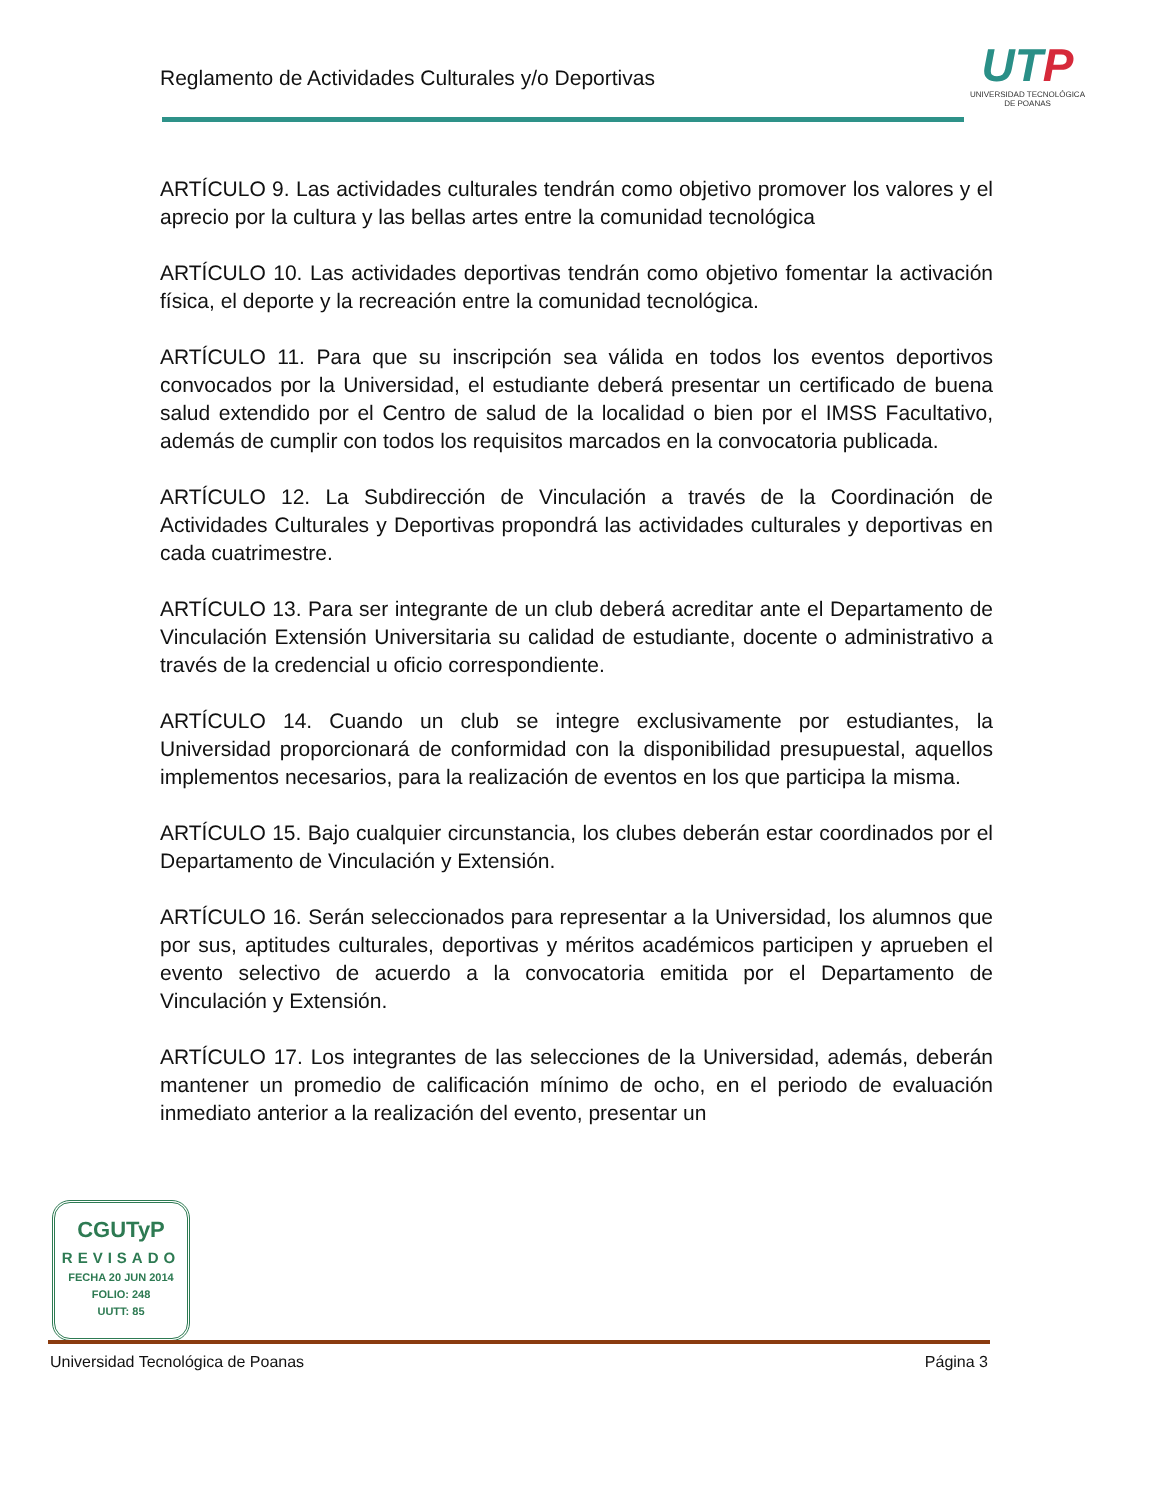Reglamento de Actividades Culturales y/o Deportivas
UTP
UNIVERSIDAD TECNOLÓGICA
DE POANAS
ARTÍCULO 9. Las actividades culturales tendrán como objetivo promover los valores y el aprecio por la cultura y las bellas artes entre la comunidad tecnológica
ARTÍCULO 10. Las actividades deportivas tendrán como objetivo fomentar la activación física, el deporte y la recreación entre la comunidad tecnológica.
ARTÍCULO 11. Para que su inscripción sea válida en todos los eventos deportivos convocados por la Universidad, el estudiante deberá presentar un certificado de buena salud extendido por el Centro de salud de la localidad o bien por el IMSS Facultativo, además de cumplir con todos los requisitos marcados en la convocatoria publicada.
ARTÍCULO 12. La Subdirección de Vinculación a través de la Coordinación de Actividades Culturales y Deportivas propondrá las actividades culturales y deportivas en cada cuatrimestre.
ARTÍCULO 13. Para ser integrante de un club deberá acreditar ante el Departamento de Vinculación Extensión Universitaria su calidad de estudiante, docente o administrativo a través de la credencial u oficio correspondiente.
ARTÍCULO 14. Cuando un club se integre exclusivamente por estudiantes, la Universidad proporcionará de conformidad con la disponibilidad presupuestal, aquellos implementos necesarios, para la realización de eventos en los que participa la misma.
ARTÍCULO 15. Bajo cualquier circunstancia, los clubes deberán estar coordinados por el Departamento de Vinculación y Extensión.
ARTÍCULO 16. Serán seleccionados para representar a la Universidad, los alumnos que por sus, aptitudes culturales, deportivas y méritos académicos participen y aprueben el evento selectivo de acuerdo a la convocatoria emitida por el Departamento de Vinculación y Extensión.
ARTÍCULO 17. Los integrantes de las selecciones de la Universidad, además, deberán mantener un promedio de calificación mínimo de ocho, en el periodo de evaluación inmediato anterior a la realización del evento, presentar un
CGUTyP
REVISADO
FECHA 20 JUN 2014
FOLIO: 248
UUTT: 85
Universidad Tecnológica de Poanas Página 3